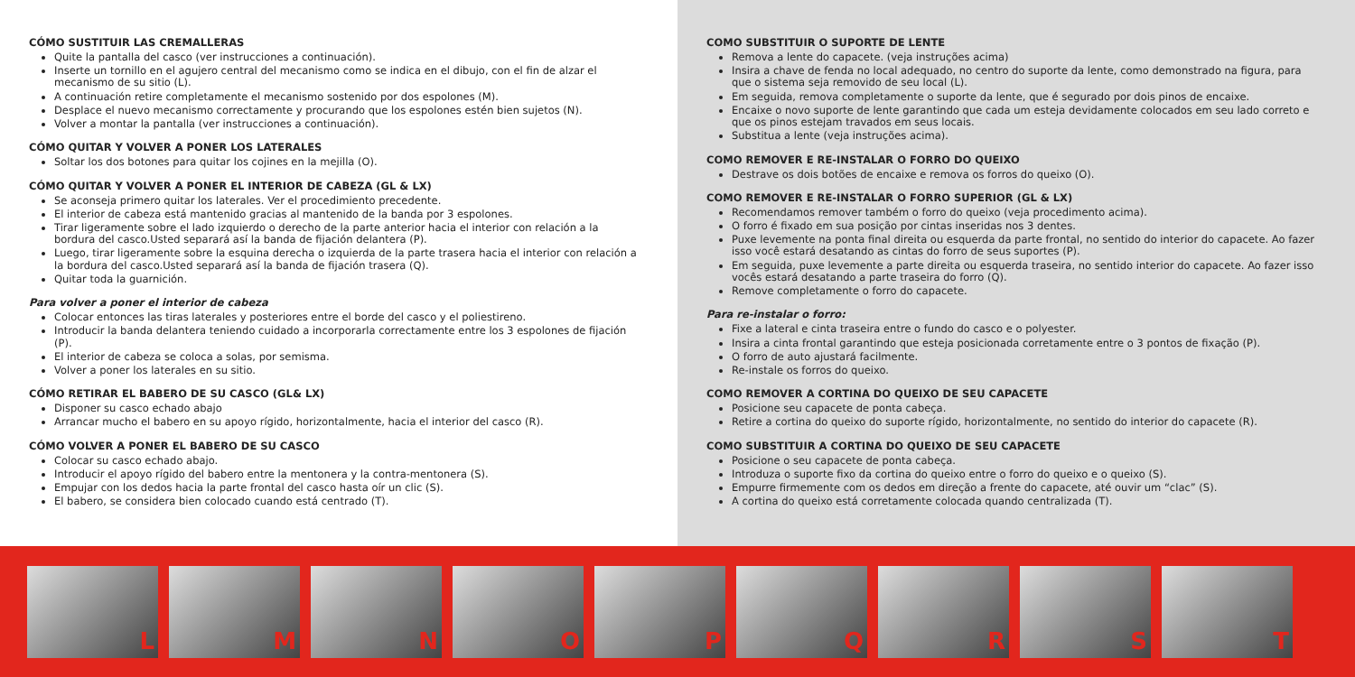CÓMO SUSTITUIR LAS CREMALLERAS
Quite la pantalla del casco (ver instrucciones a continuación).
Inserte un tornillo en el agujero central del mecanismo como se indica en el dibujo, con el fin de alzar el mecanismo de su sitio (L).
A continuación retire completamente el mecanismo sostenido por dos espolones (M).
Desplace el nuevo mecanismo correctamente y procurando que los espolones estén bien sujetos (N).
Volver a montar la pantalla (ver instrucciones a continuación).
CÓMO QUITAR Y VOLVER A PONER LOS LATERALES
Soltar los dos botones para quitar los cojines en la mejilla (O).
CÓMO QUITAR Y VOLVER A PONER EL INTERIOR DE CABEZA (GL & LX)
Se aconseja primero quitar los laterales. Ver el procedimiento precedente.
El interior de cabeza está mantenido gracias al mantenido de la banda por 3 espolones.
Tirar ligeramente sobre el lado izquierdo o derecho de la parte anterior hacia el interior con relación a la bordura del casco.Usted separará así la banda de fijación delantera (P).
Luego, tirar ligeramente sobre la esquina derecha o izquierda de la parte trasera hacia el interior con relación a la bordura del casco.Usted separará así la banda de fijación trasera (Q).
Quitar toda la guarnición.
Para volver a poner el interior de cabeza
Colocar entonces las tiras laterales y posteriores entre el borde del casco y el poliestireno.
Introducir la banda delantera teniendo cuidado a incorporarla correctamente entre los 3 espolones de fijación (P).
El interior de cabeza se coloca a solas, por semisma.
Volver a poner los laterales en su sitio.
CÓMO RETIRAR EL BABERO DE SU CASCO (GL& LX)
Disponer su casco echado abajo
Arrancar mucho el babero en su apoyo rígido, horizontalmente, hacia el interior del casco (R).
CÓMO VOLVER A PONER EL BABERO DE SU CASCO
Colocar su casco echado abajo.
Introducir el apoyo rígido del babero entre la mentonera y la contra-mentonera (S).
Empujar con los dedos hacia la parte frontal del casco hasta oír un clic (S).
El babero, se considera bien colocado cuando está centrado (T).
COMO SUBSTITUIR O SUPORTE DE LENTE
Remova a lente do capacete. (veja instruções acima)
Insira a chave de fenda no local adequado, no centro do suporte da lente, como demonstrado na figura, para que o sistema seja removido de seu local (L).
Em seguida, remova completamente o suporte da lente, que é segurado por dois pinos de encaixe.
Encaixe o novo suporte de lente garantindo que cada um esteja devidamente colocados em seu lado correto e que os pinos estejam travados em seus locais.
Substitua a lente (veja instruções acima).
COMO REMOVER E RE-INSTALAR O FORRO DO QUEIXO
Destrave os dois botões de encaixe e remova os forros do queixo (O).
COMO REMOVER E RE-INSTALAR O FORRO SUPERIOR (GL & LX)
Recomendamos remover também o forro do queixo (veja procedimento acima).
O forro é fixado em sua posição por cintas inseridas nos 3 dentes.
Puxe levemente na ponta final direita ou esquerda da parte frontal, no sentido do interior do capacete. Ao fazer isso você estará desatando as cintas do forro de seus suportes (P).
Em seguida, puxe levemente a parte direita ou esquerda traseira, no sentido interior do capacete. Ao fazer isso vocês estará desatando a parte traseira do forro (Q).
Remove completamente o forro do capacete.
Para re-instalar o forro:
Fixe a lateral e cinta traseira entre o fundo do casco e o polyester.
Insira a cinta frontal garantindo que esteja posicionada corretamente entre o 3 pontos de fixação (P).
O forro de auto ajustará facilmente.
Re-instale os forros do queixo.
COMO REMOVER A CORTINA DO QUEIXO DE SEU CAPACETE
Posicione seu capacete de ponta cabeça.
Retire a cortina do queixo do suporte rígido, horizontalmente, no sentido do interior do capacete (R).
COMO SUBSTITUIR A CORTINA DO QUEIXO DE SEU CAPACETE
Posicione o seu capacete de ponta cabeça.
Introduza o suporte fixo da cortina do queixo entre o forro do queixo e o queixo (S).
Empurre firmemente com os dedos em direção a frente do capacete, até ouvir um “clac” (S).
A cortina do queixo está corretamente colocada quando centralizada (T).
L M N O P Q R S T